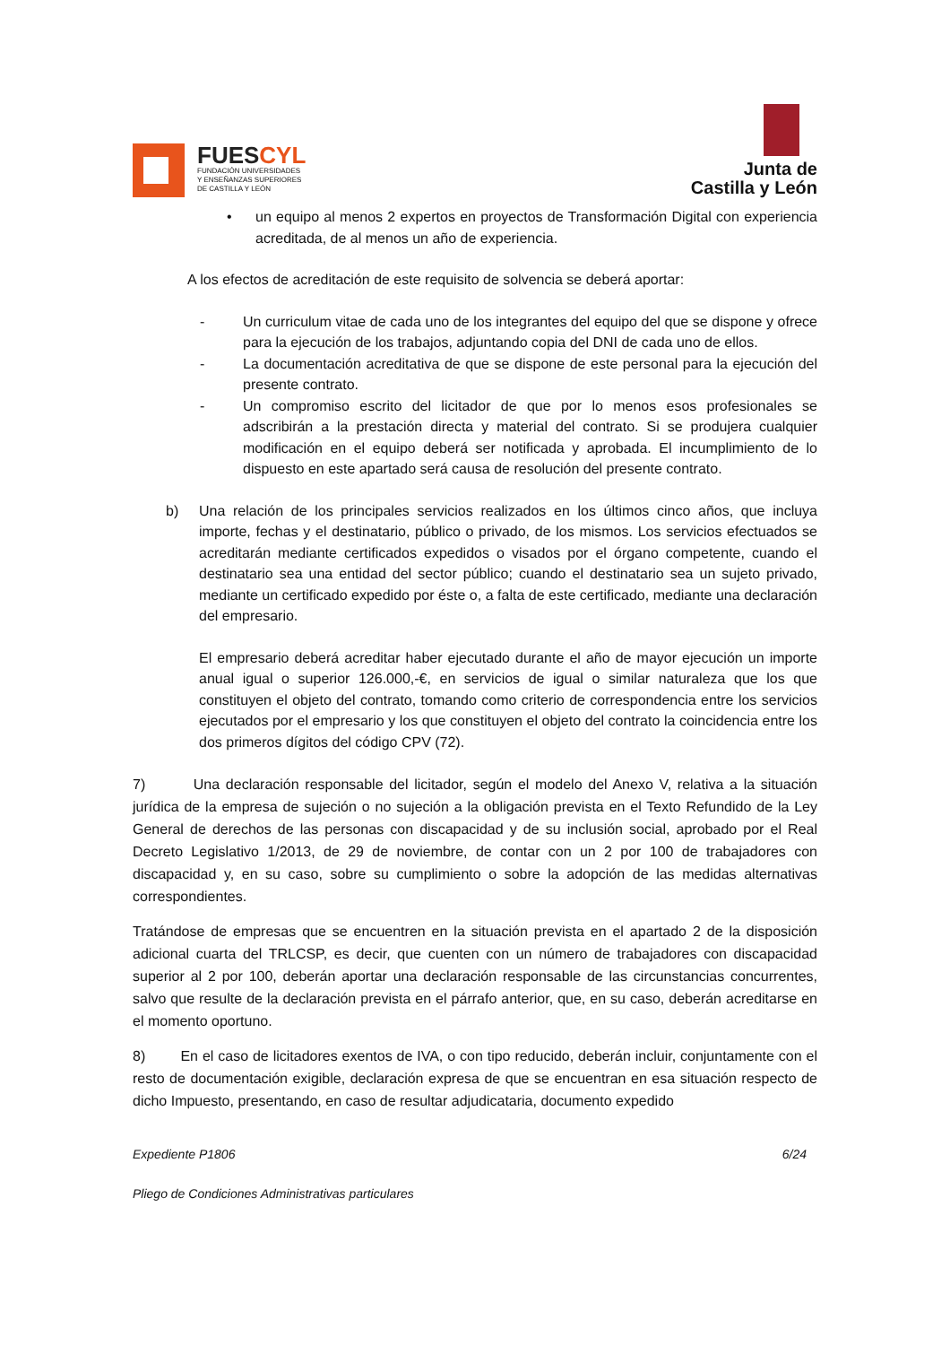FUESCYL
FUNDACIÓN UNIVERSIDADES
Y ENSEÑANZAS SUPERIORES
DE CASTILLA Y LEÓN
Junta de
Castilla y León
• un equipo al menos 2 expertos en proyectos de Transformación Digital con experiencia acreditada, de al menos un año de experiencia.
A los efectos de acreditación de este requisito de solvencia se deberá aportar:
- Un curriculum vitae de cada uno de los integrantes del equipo del que se dispone y ofrece para la ejecución de los trabajos, adjuntando copia del DNI de cada uno de ellos.
- La documentación acreditativa de que se dispone de este personal para la ejecución del presente contrato.
- Un compromiso escrito del licitador de que por lo menos esos profesionales se adscribirán a la prestación directa y material del contrato. Si se produjera cualquier modificación en el equipo deberá ser notificada y aprobada. El incumplimiento de lo dispuesto en este apartado será causa de resolución del presente contrato.
b) Una relación de los principales servicios realizados en los últimos cinco años, que incluya importe, fechas y el destinatario, público o privado, de los mismos. Los servicios efectuados se acreditarán mediante certificados expedidos o visados por el órgano competente, cuando el destinatario sea una entidad del sector público; cuando el destinatario sea un sujeto privado, mediante un certificado expedido por éste o, a falta de este certificado, mediante una declaración del empresario.
El empresario deberá acreditar haber ejecutado durante el año de mayor ejecución un importe anual igual o superior 126.000,-€, en servicios de igual o similar naturaleza que los que constituyen el objeto del contrato, tomando como criterio de correspondencia entre los servicios ejecutados por el empresario y los que constituyen el objeto del contrato la coincidencia entre los dos primeros dígitos del código CPV (72).
7) Una declaración responsable del licitador, según el modelo del Anexo V, relativa a la situación jurídica de la empresa de sujeción o no sujeción a la obligación prevista en el Texto Refundido de la Ley General de derechos de las personas con discapacidad y de su inclusión social, aprobado por el Real Decreto Legislativo 1/2013, de 29 de noviembre, de contar con un 2 por 100 de trabajadores con discapacidad y, en su caso, sobre su cumplimiento o sobre la adopción de las medidas alternativas correspondientes.
Tratándose de empresas que se encuentren en la situación prevista en el apartado 2 de la disposición adicional cuarta del TRLCSP, es decir, que cuenten con un número de trabajadores con discapacidad superior al 2 por 100, deberán aportar una declaración responsable de las circunstancias concurrentes, salvo que resulte de la declaración prevista en el párrafo anterior, que, en su caso, deberán acreditarse en el momento oportuno.
8) En el caso de licitadores exentos de IVA, o con tipo reducido, deberán incluir, conjuntamente con el resto de documentación exigible, declaración expresa de que se encuentran en esa situación respecto de dicho Impuesto, presentando, en caso de resultar adjudicataria, documento expedido
Expediente P1806 6/24
Pliego de Condiciones Administrativas particulares